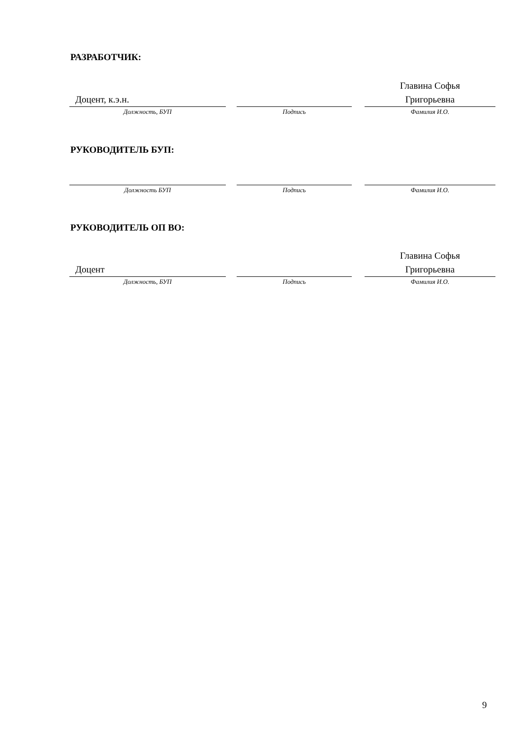РАЗРАБОТЧИК:
Доцент, к.э.н.
Должность, БУП
Подпись
Главина Софья
Григорьевна
Фамилия И.О.
РУКОВОДИТЕЛЬ БУП:
Должность БУП Подпись Фамилия И.О.
РУКОВОДИТЕЛЬ ОП ВО:
Доцент
Должность, БУП
Подпись
Главина Софья
Григорьевна
Фамилия И.О.
9